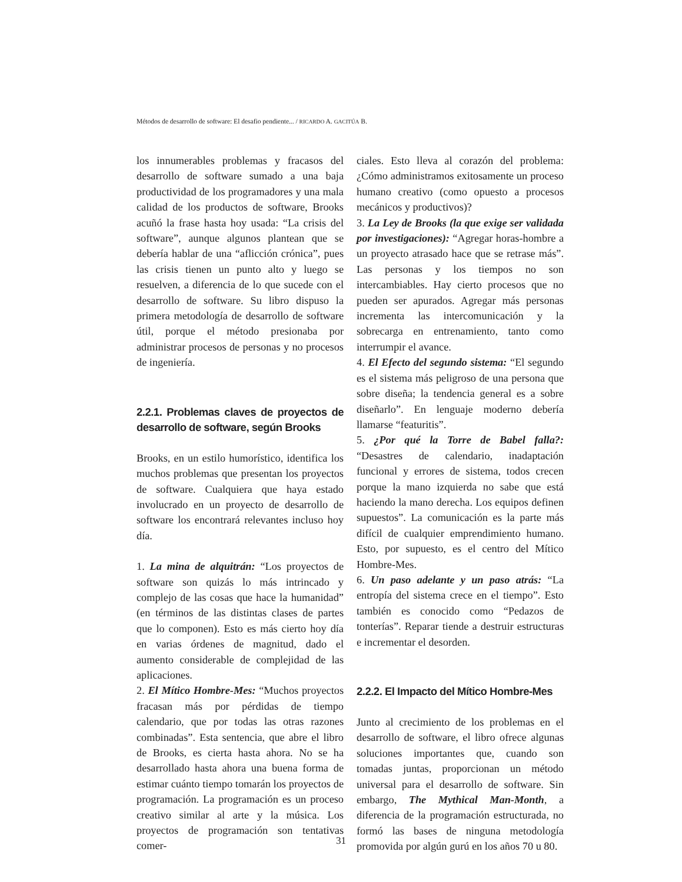Métodos de desarrollo de software: El desafio pendiente... / RICARDO A. GACITÚA B.
los innumerables problemas y fracasos del desarrollo de software sumado a una baja productividad de los programadores y una mala calidad de los productos de software, Brooks acuñó la frase hasta hoy usada: “La crisis del software”, aunque algunos plantean que se debería hablar de una “aflicción crónica”, pues las crisis tienen un punto alto y luego se resuelven, a diferencia de lo que sucede con el desarrollo de software. Su libro dispuso la primera metodología de desarrollo de software útil, porque el método presionaba por administrar procesos de personas y no procesos de ingeniería.
2.2.1. Problemas claves de proyectos de desarrollo de software, según Brooks
Brooks, en un estilo humorístico, identifica los muchos problemas que presentan los proyectos de software. Cualquiera que haya estado involucrado en un proyecto de desarrollo de software los encontrará relevantes incluso hoy día.
1. La mina de alquitrán: “Los proyectos de software son quizás lo más intrincado y complejo de las cosas que hace la humanidad” (en términos de las distintas clases de partes que lo componen). Esto es más cierto hoy día en varias órdenes de magnitud, dado el aumento considerable de complejidad de las aplicaciones.
2. El Mítico Hombre-Mes: “Muchos proyectos fracasan más por pérdidas de tiempo calendario, que por todas las otras razones combinadas”. Esta sentencia, que abre el libro de Brooks, es cierta hasta ahora. No se ha desarrollado hasta ahora una buena forma de estimar cuánto tiempo tomarán los proyectos de programación. La programación es un proceso creativo similar al arte y la música. Los proyectos de programación son tentativas comer-
ciales. Esto lleva al corazón del problema: ¿Cómo administramos exitosamente un proceso humano creativo (como opuesto a procesos mecánicos y productivos)?
3. La Ley de Brooks (la que exige ser validada por investigaciones): “Agregar horas-hombre a un proyecto atrasado hace que se retrase más”. Las personas y los tiempos no son intercambiables. Hay cierto procesos que no pueden ser apurados. Agregar más personas incrementa las intercomunicación y la sobrecarga en entrenamiento, tanto como interrumpir el avance.
4. El Efecto del segundo sistema: “El segundo es el sistema más peligroso de una persona que sobre diseña; la tendencia general es a sobre diseñarlo”. En lenguaje moderno debería llamarse “featuritis”.
5. ¿Por qué la Torre de Babel falla?: “Desastres de calendario, inadaptación funcional y errores de sistema, todos crecen porque la mano izquierda no sabe que está haciendo la mano derecha. Los equipos definen supuestos”. La comunicación es la parte más difícil de cualquier emprendimiento humano. Esto, por supuesto, es el centro del Mítico Hombre-Mes.
6. Un paso adelante y un paso atrás: “La entropía del sistema crece en el tiempo”. Esto también es conocido como “Pedazos de tonterías”. Reparar tiende a destruir estructuras e incrementar el desorden.
2.2.2. El Impacto del Mítico Hombre-Mes
Junto al crecimiento de los problemas en el desarrollo de software, el libro ofrece algunas soluciones importantes que, cuando son tomadas juntas, proporcionan un método universal para el desarrollo de software. Sin embargo, The Mythical Man-Month, a diferencia de la programación estructurada, no formó las bases de ninguna metodología promovida por algún gurú en los años 70 u 80.
31